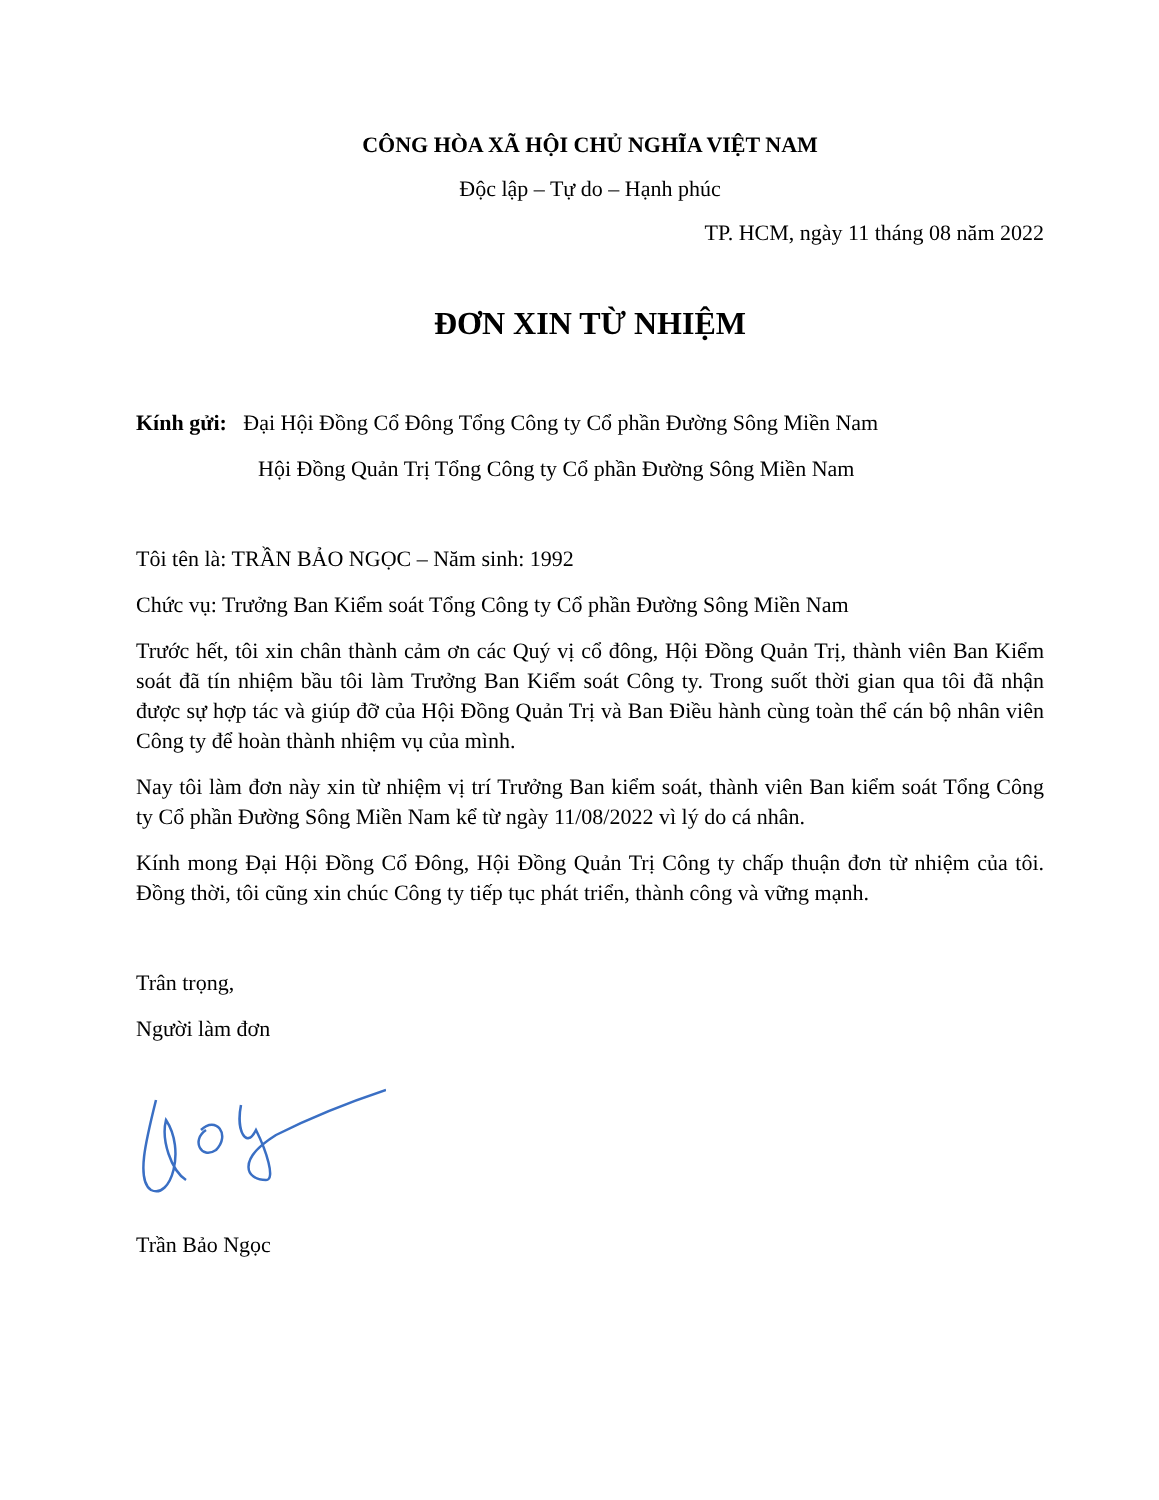CÔNG HÒA XÃ HỘI CHỦ NGHĨA VIỆT NAM
Độc lập – Tự do – Hạnh phúc
TP. HCM, ngày 11 tháng 08 năm 2022
ĐƠN XIN TỪ NHIỆM
Kính gửi: Đại Hội Đồng Cổ Đông Tổng Công ty Cổ phần Đường Sông Miền Nam
Hội Đồng Quản Trị Tổng Công ty Cổ phần Đường Sông Miền Nam
Tôi tên là: TRẦN BẢO NGỌC – Năm sinh: 1992
Chức vụ: Trưởng Ban Kiểm soát Tổng Công ty Cổ phần Đường Sông Miền Nam
Trước hết, tôi xin chân thành cảm ơn các Quý vị cổ đông, Hội Đồng Quản Trị, thành viên Ban Kiểm soát đã tín nhiệm bầu tôi làm Trưởng Ban Kiểm soát Công ty. Trong suốt thời gian qua tôi đã nhận được sự hợp tác và giúp đỡ của Hội Đồng Quản Trị và Ban Điều hành cùng toàn thể cán bộ nhân viên Công ty để hoàn thành nhiệm vụ của mình.
Nay tôi làm đơn này xin từ nhiệm vị trí Trưởng Ban kiểm soát, thành viên Ban kiểm soát Tổng Công ty Cổ phần Đường Sông Miền Nam kể từ ngày 11/08/2022 vì lý do cá nhân.
Kính mong Đại Hội Đồng Cổ Đông, Hội Đồng Quản Trị Công ty chấp thuận đơn từ nhiệm của tôi. Đồng thời, tôi cũng xin chúc Công ty tiếp tục phát triển, thành công và vững mạnh.
Trân trọng,
Người làm đơn
Trần Bảo Ngọc